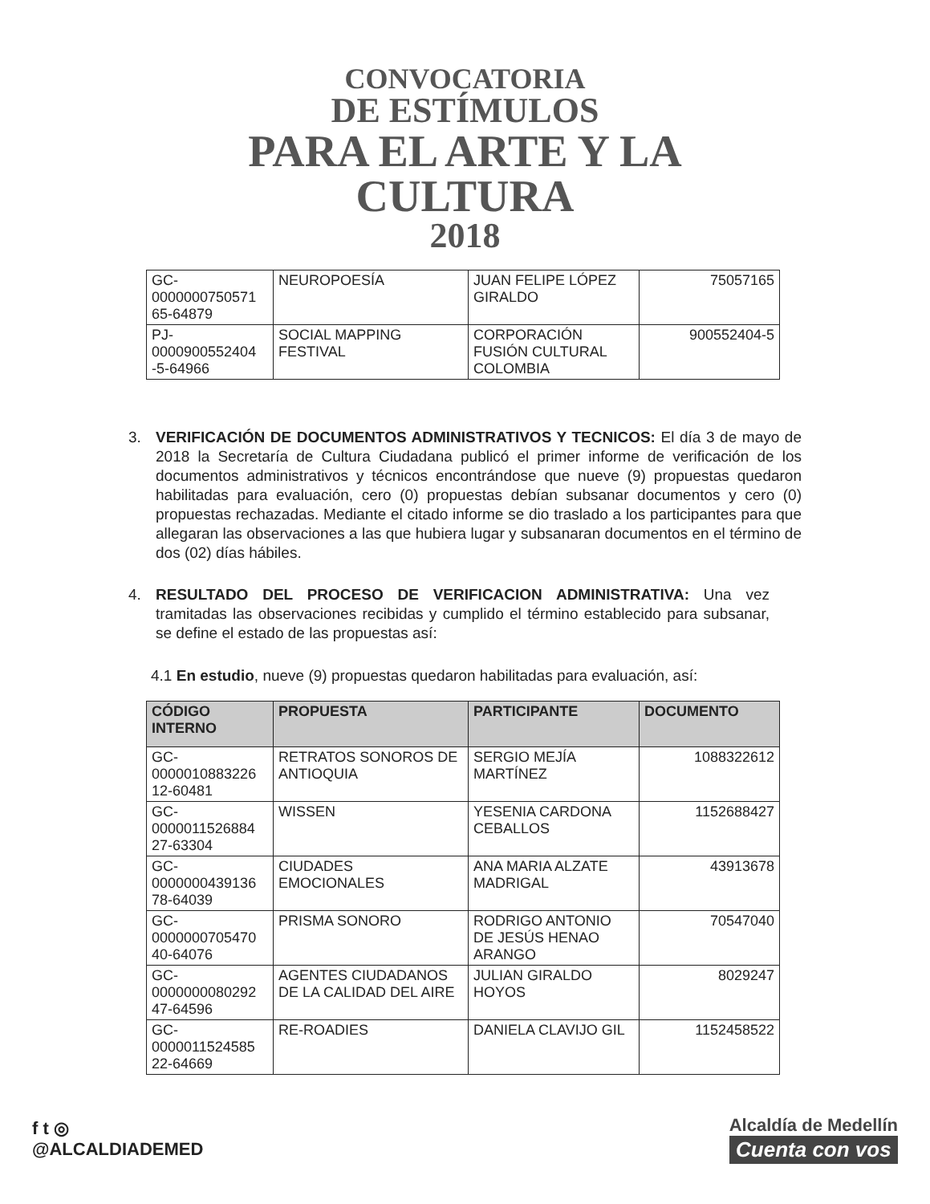CONVOCATORIA
DE ESTÍMULOS
PARA EL ARTE Y LA
CULTURA
2018
| GC-0000000750571 65-64879 | NEUROPOESÍA | JUAN FELIPE LÓPEZ GIRALDO | 75057165 |
| PJ-0000900552404 -5-64966 | SOCIAL MAPPING FESTIVAL | CORPORACIÓN FUSIÓN CULTURAL COLOMBIA | 900552404-5 |
3. VERIFICACIÓN DE DOCUMENTOS ADMINISTRATIVOS Y TECNICOS: El día 3 de mayo de 2018 la Secretaría de Cultura Ciudadana publicó el primer informe de verificación de los documentos administrativos y técnicos encontrándose que nueve (9) propuestas quedaron habilitadas para evaluación, cero (0) propuestas debían subsanar documentos y cero (0) propuestas rechazadas. Mediante el citado informe se dio traslado a los participantes para que allegaran las observaciones a las que hubiera lugar y subsanaran documentos en el término de dos (02) días hábiles.
4. RESULTADO DEL PROCESO DE VERIFICACION ADMINISTRATIVA: Una vez tramitadas las observaciones recibidas y cumplido el término establecido para subsanar, se define el estado de las propuestas así:
4.1 En estudio, nueve (9) propuestas quedaron habilitadas para evaluación, así:
| CÓDIGO INTERNO | PROPUESTA | PARTICIPANTE | DOCUMENTO |
| --- | --- | --- | --- |
| GC-0000010883226 12-60481 | RETRATOS SONOROS DE ANTIOQUIA | SERGIO MEJÍA MARTÍNEZ | 1088322612 |
| GC-0000011526884 27-63304 | WISSEN | YESENIA CARDONA CEBALLOS | 1152688427 |
| GC-0000000439136 78-64039 | CIUDADES EMOCIONALES | ANA MARIA ALZATE MADRIGAL | 43913678 |
| GC-0000000705470 40-64076 | PRISMA SONORO | RODRIGO ANTONIO DE JESÚS HENAO ARANGO | 70547040 |
| GC-0000000080292 47-64596 | AGENTES CIUDADANOS DE LA CALIDAD DEL AIRE | JULIAN GIRALDO HOYOS | 8029247 |
| GC-0000011524585 22-64669 | RE-ROADIES | DANIELA CLAVIJO GIL | 1152458522 |
f t ◎
@ALCALDIADEMED
Alcaldía de Medellín
Cuenta con vos